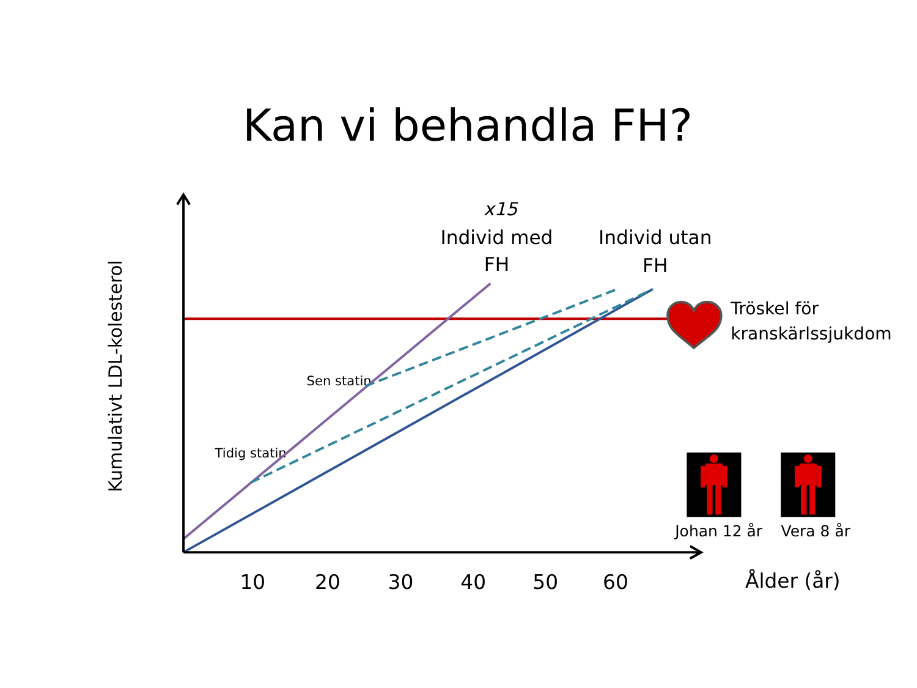Kan vi behandla FH?
Kumulativt LDL-kolesterol
x15
Individ med
FH
Individ utan
FH
Tröskel för
kranskärlssjukdom
Sen statin
Tidig statin
Johan 12 år
Vera 8 år
10
20
30
40
50
60
Ålder (år)